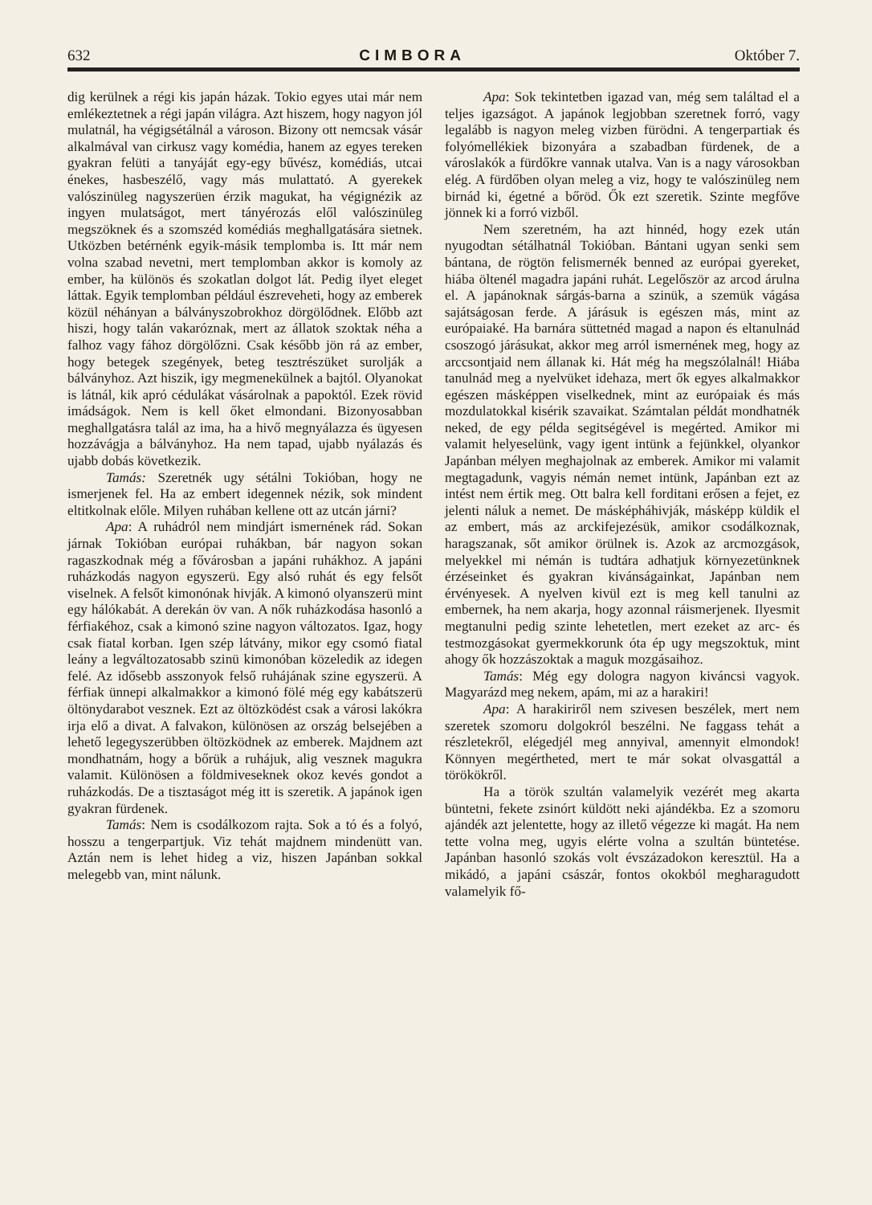632 CIMBORA Október 7.
dig kerülnek a régi kis japán házak. Tokio egyes utai már nem emlékeztetnek a régi japán világra. Azt hiszem, hogy nagyon jól mulatnál, ha végigsétálnál a városon. Bizony ott nemcsak vásár alkalmával van cirkusz vagy komédia, hanem az egyes tereken gyakran felüti a tanyáját egy-egy bűvész, komédiás, utcai énekes, hasbeszélő, vagy más mulattató. A gyerekek valószinüleg nagyszerüen érzik magukat, ha végignézik az ingyen mulatságot, mert tányérozás elől valószinüleg megszöknek és a szomszéd komédiás meghallgatására sietnek. Utközben betérnénk egyik-másik templomba is. Itt már nem volna szabad nevetni, mert templomban akkor is komoly az ember, ha különös és szokatlan dolgot lát. Pedig ilyet eleget láttak. Egyik templomban például észreveheti, hogy az emberek közül néhányan a bálványszobrokhoz dörgölődnek. Előbb azt hiszi, hogy talán vakaróznak, mert az állatok szoktak néha a falhoz vagy fához dörgölőzni. Csak később jön rá az ember, hogy betegek szegények, beteg tesztrészüket surolják a bálványhoz. Azt hiszik, igy megmenekülnek a bajtól. Olyanokat is látnál, kik apró cédulákat vásárolnak a papoktól. Ezek rövid imádságok. Nem is kell őket elmondani. Bizonyosabban meghallgatásra talál az ima, ha a hivő megnyálazza és ügyesen hozzávágja a bálványhoz. Ha nem tapad, ujabb nyálazás és ujabb dobás következik.
Tamás: Szeretnék ugy sétálni Tokióban, hogy ne ismerjenek fel. Ha az embert idegennek nézik, sok mindent eltitkolnak előle. Milyen ruhában kellene ott az utcán járni?
Apa: A ruhádról nem mindjárt ismernének rád. Sokan járnak Tokióban európai ruhákban, bár nagyon sokan ragaszkodnak még a fővárosban a japáni ruhákhoz. A japáni ruházkodás nagyon egyszerü. Egy alsó ruhát és egy felsőt viselnek. A felsőt kimonónak hivják. A kimonó olyanszerü mint egy hálókabát. A derekán öv van. A nők ruházkodása hasonló a férfiakéhoz, csak a kimonó szine nagyon változatos. Igaz, hogy csak fiatal korban. Igen szép látvány, mikor egy csomó fiatal leány a legváltozatosabb szinü kimonóban közeledik az idegen felé. Az idősebb asszonyok felső ruhájának szine egyszerü. A férfiak ünnepi alkalmakkor a kimonó fölé még egy kabátszerü öltönydarabot vesznek. Ezt az öltözködést csak a városi lakókra irja elő a divat. A falvakon, különösen az ország belsejében a lehető legegyszerübben öltözködnek az emberek. Majdnem azt mondhatnám, hogy a bőrük a ruhájuk, alig vesznek magukra valamit. Különösen a földmiveseknek okoz kevés gondot a ruházkodás. De a tisztaságot még itt is szeretik. A japánok igen gyakran fürdenek.
Tamás: Nem is csodálkozom rajta. Sok a tó és a folyó, hosszu a tengerpartjuk. Viz tehát majdnem mindenütt van. Aztán nem is lehet hideg a viz, hiszen Japánban sokkal melegebb van, mint nálunk.
Apa: Sok tekintetben igazad van, még sem találtad el a teljes igazságot. A japánok legjobban szeretnek forró, vagy legalább is nagyon meleg vizben fürödni. A tengerpartiak és folyómellékiek bizonyára a szabadban fürdenek, de a városlakók a fürdőkre vannak utalva. Van is a nagy városokban elég. A fürdőben olyan meleg a viz, hogy te valószinüleg nem birnád ki, égetné a bőröd. Ők ezt szeretik. Szinte megfőve jönnek ki a forró vizből.
Nem szeretném, ha azt hinnéd, hogy ezek után nyugodtan sétálhatnál Tokióban. Bántani ugyan senki sem bántana, de rögtön felismernék benned az európai gyereket, hiába öltenél magadra japáni ruhát. Legelőször az arcod árulna el. A japánoknak sárgás-barna a szinük, a szemük vágása sajátságosan ferde. A járásuk is egészen más, mint az európaiaké. Ha barnára süttetnéd magad a napon és eltanulnád csoszogó járásukat, akkor meg arról ismernének meg, hogy az arccsontjaid nem állanak ki. Hát még ha megszólalnál! Hiába tanulnád meg a nyelvüket idehaza, mert ők egyes alkalmakkor egészen másképpen viselkednek, mint az európaiak és más mozdulatokkal kisérik szavaikat. Számtalan példát mondhatnék neked, de egy példa segitségével is megérted. Amikor mi valamit helyeselünk, vagy igent intünk a fejünkkel, olyankor Japánban mélyen meghajolnak az emberek. Amikor mi valamit megtagadunk, vagyis némán nemet intünk, Japánban ezt az intést nem értik meg. Ott balra kell forditani erősen a fejet, ez jelenti náluk a nemet. De másképháhivják, másképp küldik el az embert, más az arckifejezésük, amikor csodálkoznak, haragszanak, sőt amikor örülnek is. Azok az arcmozgások, melyekkel mi némán is tudtára adhatjuk környezetünknek érzéseinket és gyakran kivánságainkat, Japánban nem érvényesek. A nyelven kivül ezt is meg kell tanulni az embernek, ha nem akarja, hogy azonnal ráismerjenek. Ilyesmit megtanulni pedig szinte lehetetlen, mert ezeket az arc- és testmozgásokat gyermekkorunk óta ép ugy megszoktuk, mint ahogy ők hozzászoktak a maguk mozgásaihoz.
Tamás: Még egy dologra nagyon kiváncsi vagyok. Magyarázd meg nekem, apám, mi az a harakiri!
Apa: A harakiriről nem szivesen beszélek, mert nem szeretek szomoru dolgokról beszélni. Ne faggass tehát a részletekről, elégedjél meg annyival, amennyit elmondok! Könnyen megértheted, mert te már sokat olvasgattál a törökökről.
Ha a török szultán valamelyik vezérét meg akarta büntetni, fekete zsinórt küldött neki ajándékba. Ez a szomoru ajándék azt jelentette, hogy az illető végezze ki magát. Ha nem tette volna meg, ugyis elérte volna a szultán büntetése. Japánban hasonló szokás volt évszázadokon keresztül. Ha a mikádó, a japáni császár, fontos okokból megharagudott valamelyik fő-